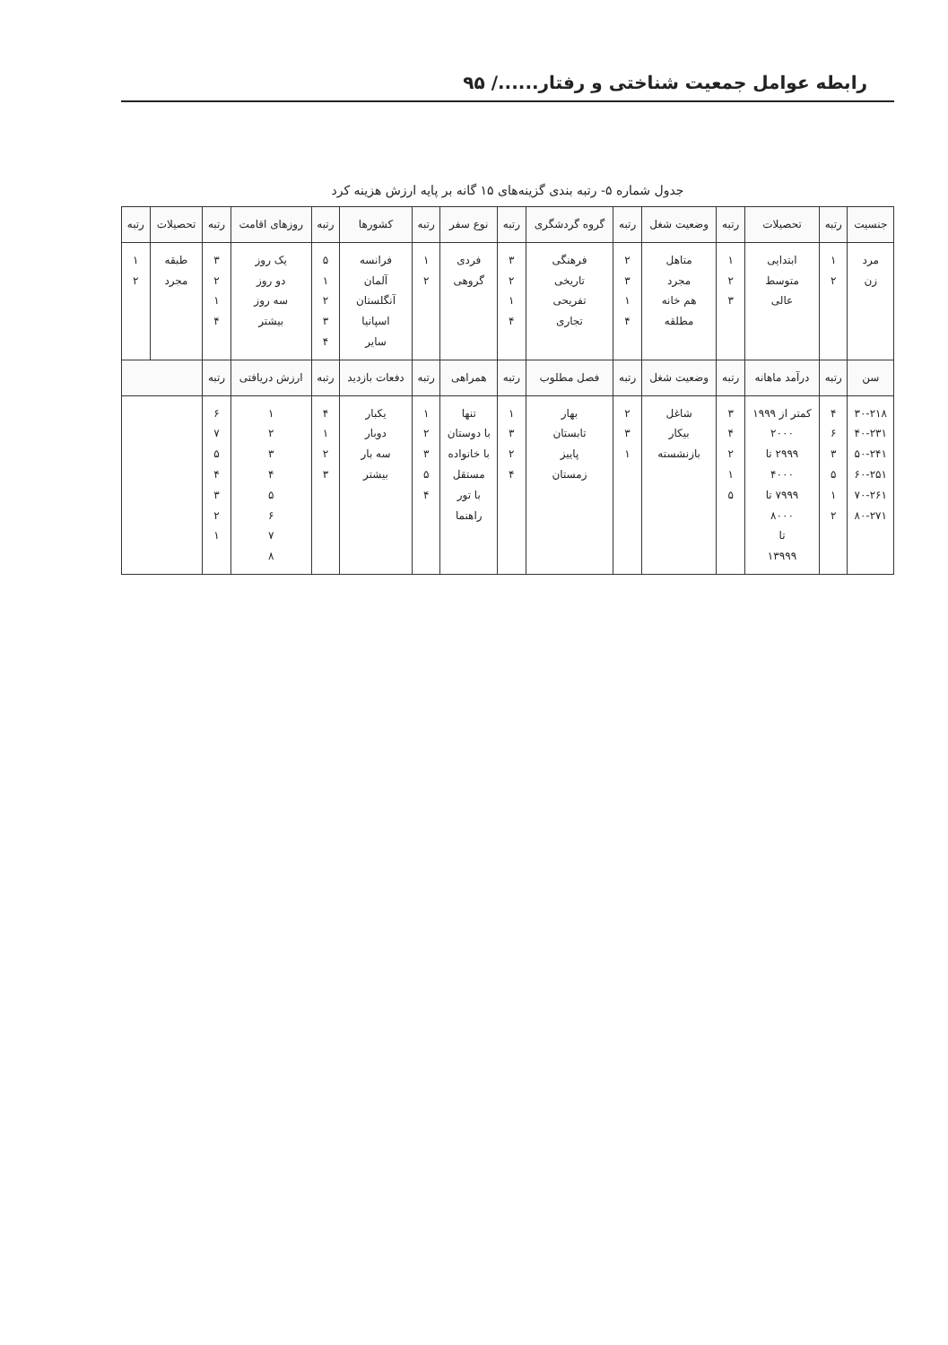رابطه عوامل جمعیت شناختی و رفتار....../ ۹۵
جدول شماره ۵- رتبه بندی گزینه‌های ۱۵ گانه بر پایه ارزش هزینه کرد
| جنسیت | رتبه | تحصیلات | رتبه | وضعیت شغل | رتبه | گروه گردشگری | رتبه | نوع سفر | رتبه | کشورها | رتبه | روزهای اقامت | رتبه | تحصیلات | رتبه |
| --- | --- | --- | --- | --- | --- | --- | --- | --- | --- | --- | --- | --- | --- | --- | --- |
| مرد زن | ۱ ۲ | ابتدایی متوسط عالی | ۱ ۲ ۳ | متاهل مجرد هم خانه مطلقه | ۲ ۳ ۱ ۴ | فرهنگی تاریخی تفریحی تجاری | ۳ ۲ ۱ ۴ | فردی گروهی | ۱ ۲ | فرانسه آلمان آنگلستان اسپانیا سایر | ۵ ۱ ۲ ۳ ۴ | یک روز دو روز سه روز بیشتر | ۳ ۲ ۱ ۴ | طبقه مجرد | ۱ ۲ |
| سن | رتبه | درآمد ماهانه | رتبه | وضعیت شغل | رتبه | فصل مطلوب | رتبه | همراهی | رتبه | دفعات بازدید | رتبه | ارزش دریافتی | رتبه | | |
| ۳۰-۲۱۸ ۴۰-۲۳۱ ۵۰-۲۴۱ ۶۰-۲۵۱ ۷۰-۲۶۱ ۸۰-۲۷۱ | ۴ ۶ ۳ ۵ ۱ ۲ | کمتر از ۱۹۹۹ ۲۰۰۰ ۲۹۹۹ تا ۴۰۰۰ ۷۹۹۹ تا ۸۰۰۰ تا ۱۳۹۹۹ | ۳ ۴ ۲ ۱ ۵ | شاغل بیکار بازنشسته | ۲ ۳ ۱ | بهار تابستان پاییز زمستان | ۱ ۳ ۲ ۴ | تنها با دوستان با خانواده مستقل با تور راهنما | ۱ ۲ ۳ ۵ ۴ | یکبار دوبار سه بار بیشتر | ۴ ۱ ۲ ۳ | ۱ ۲ ۳ ۴ ۵ ۶ ۷ ۸ | ۶ ۷ ۵ ۴ ۳ ۲ ۱ | | |